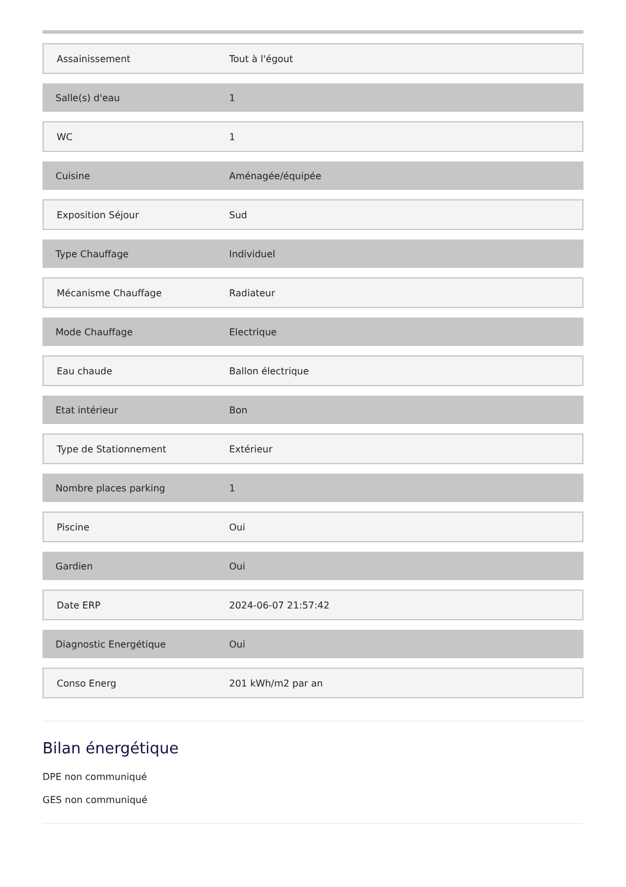| Assainissement | Tout à l'égout |
| Salle(s) d'eau | 1 |
| WC | 1 |
| Cuisine | Aménagée/équipée |
| Exposition Séjour | Sud |
| Type Chauffage | Individuel |
| Mécanisme Chauffage | Radiateur |
| Mode Chauffage | Electrique |
| Eau chaude | Ballon électrique |
| Etat intérieur | Bon |
| Type de Stationnement | Extérieur |
| Nombre places parking | 1 |
| Piscine | Oui |
| Gardien | Oui |
| Date ERP | 2024-06-07 21:57:42 |
| Diagnostic Energétique | Oui |
| Conso Energ | 201 kWh/m2 par an |
Bilan énergétique
DPE non communiqué
GES non communiqué